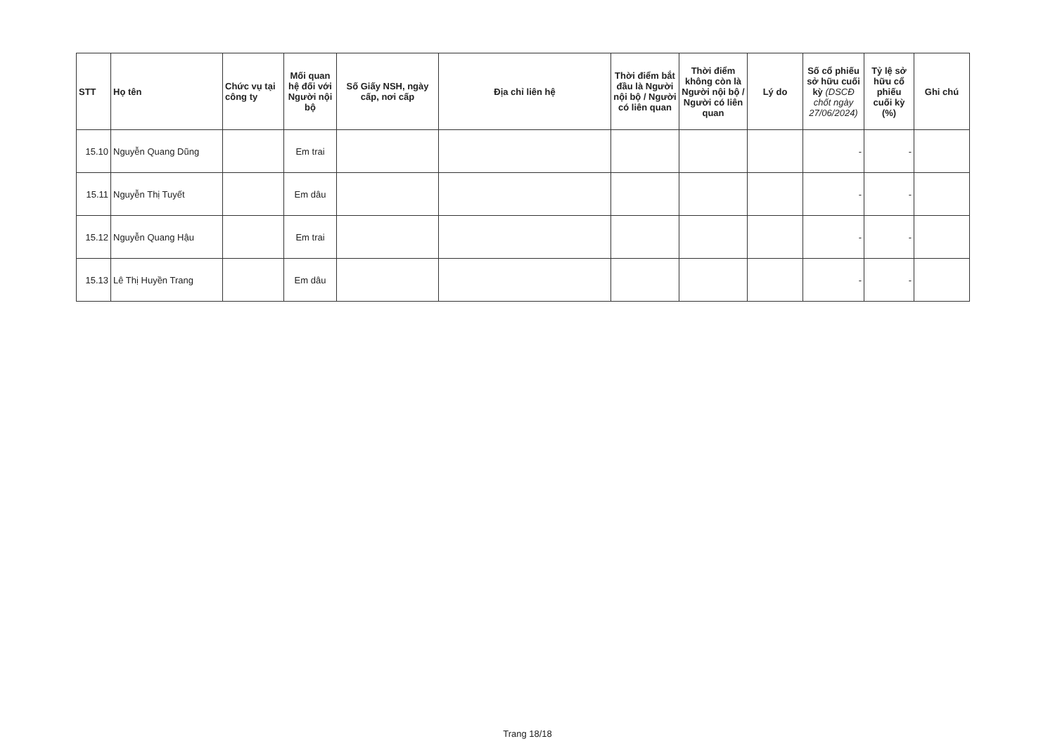| STT | Họ tên | Chức vụ tại công ty | Mối quan hệ đối với Người nội bộ | Số Giấy NSH, ngày cấp, nơi cấp | Địa chỉ liên hệ | Thời điểm bắt đầu là Người nội bộ / Người có liên quan | Thời điểm không còn là Người nội bộ / Người có liên quan | Lý do | Số cổ phiếu sở hữu cuối kỳ (DSCĐ chốt ngày 27/06/2024) | Tỷ lệ sở hữu cổ phiếu cuối kỳ (%) | Ghi chú |
| --- | --- | --- | --- | --- | --- | --- | --- | --- | --- | --- | --- |
| 15.10 | Nguyễn Quang Dũng | | Em trai | | | | | | - | - | |
| 15.11 | Nguyễn Thị Tuyết | | Em dâu | | | | | | - | - | |
| 15.12 | Nguyễn Quang Hậu | | Em trai | | | | | | - | - | |
| 15.13 | Lê Thị Huyền Trang | | Em dâu | | | | | | - | - | |
Trang 18/18